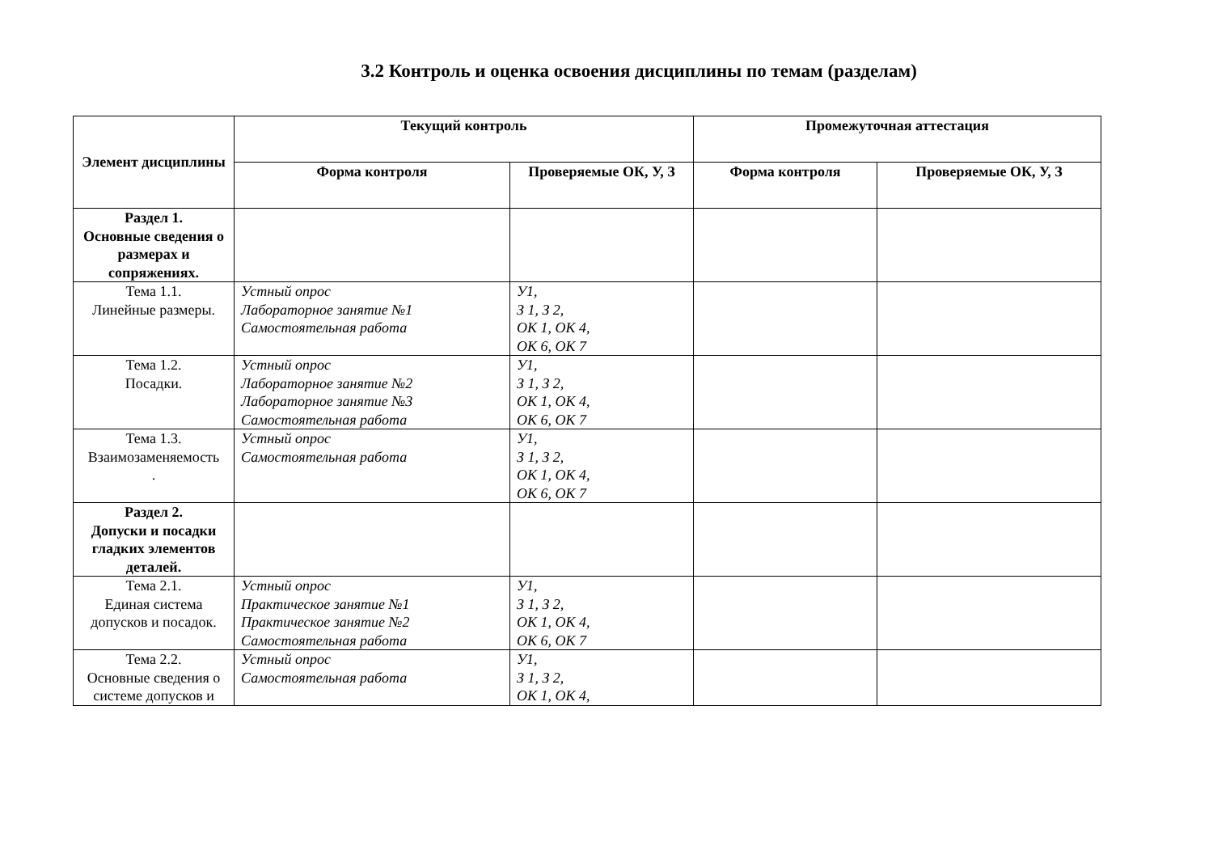3.2 Контроль и оценка освоения дисциплины по темам (разделам)
| Элемент дисциплины | Текущий контроль | | Промежуточная аттестация | |
| --- | --- | --- | --- | --- |
| | Форма контроля | Проверяемые ОК, У, З | Форма контроля | Проверяемые ОК, У, З |
| Раздел 1. Основные сведения о размерах и сопряжениях. | | | | |
| Тема 1.1. Линейные размеры. | Устный опрос Лабораторное занятие №1 Самостоятельная работа | У1, З 1, З 2, ОК 1, ОК 4, ОК 6, ОК 7 | | |
| Тема 1.2. Посадки. | Устный опрос Лабораторное занятие №2 Лабораторное занятие №3 Самостоятельная работа | У1, З 1, З 2, ОК 1, ОК 4, ОК 6, ОК 7 | | |
| Тема 1.3. Взаимозаменяемость . | Устный опрос Самостоятельная работа | У1, З 1, З 2, ОК 1, ОК 4, ОК 6, ОК 7 | | |
| Раздел 2. Допуски и посадки гладких элементов деталей. | | | | |
| Тема 2.1. Единая система допусков и посадок. | Устный опрос Практическое занятие №1 Практическое занятие №2 Самостоятельная работа | У1, З 1, З 2, ОК 1, ОК 4, ОК 6, ОК 7 | | |
| Тема 2.2. Основные сведения о системе допусков и | Устный опрос Самостоятельная работа | У1, З 1, З 2, ОК 1, ОК 4, | | |